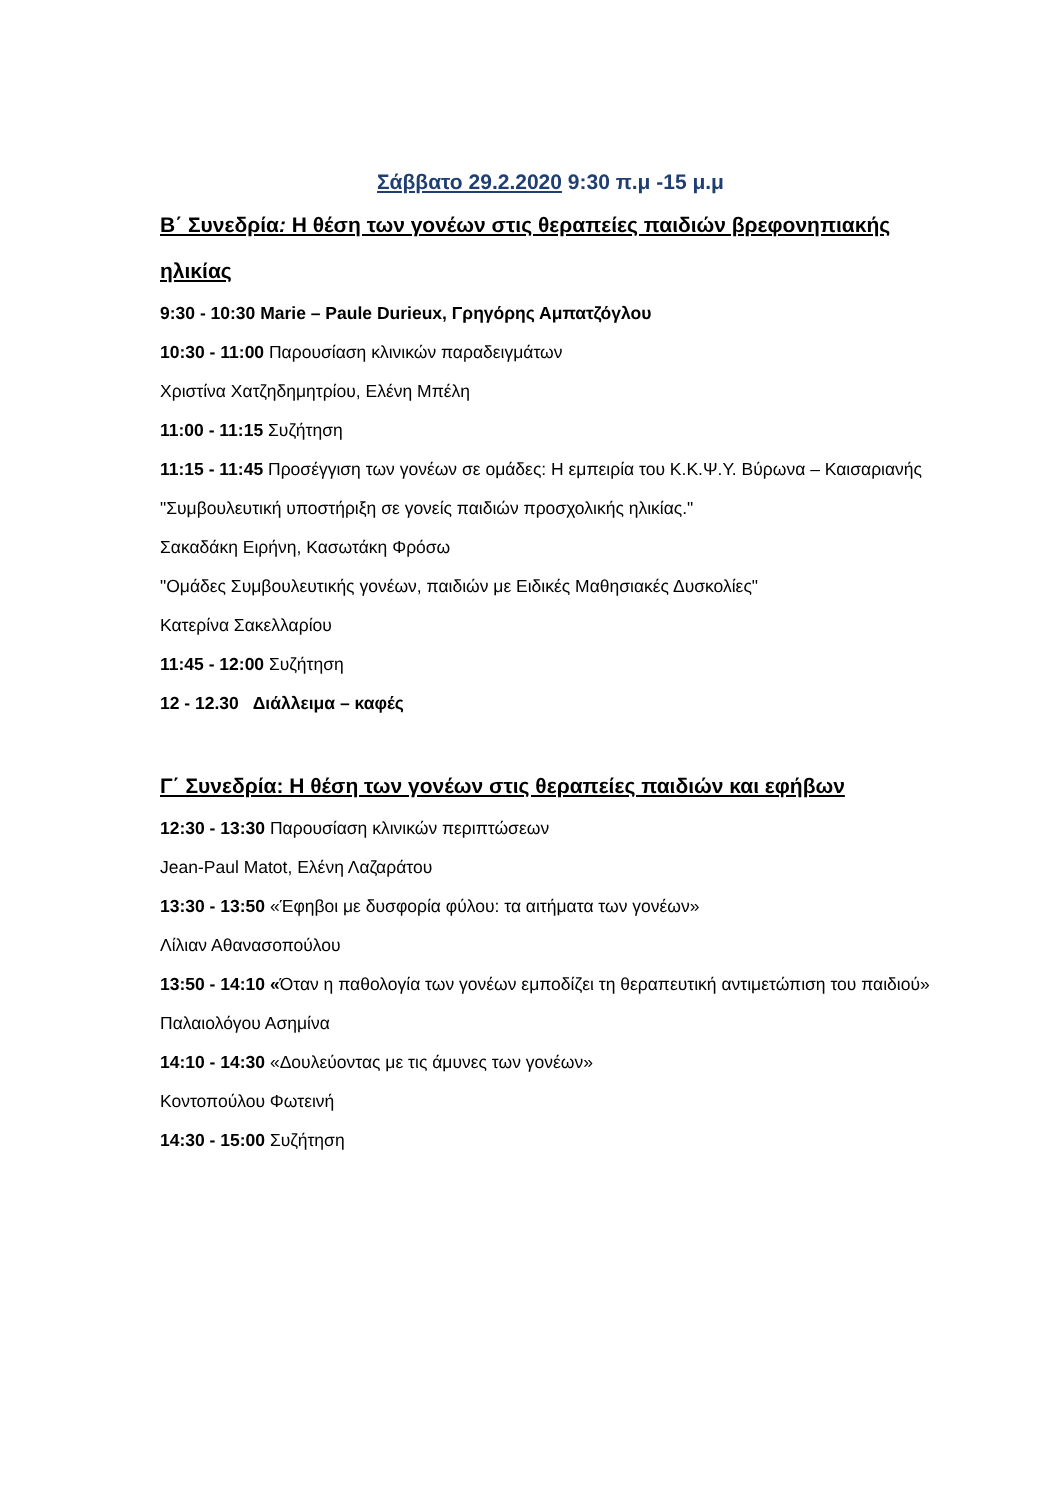Σάββατο 29.2.2020 9:30 π.μ -15 μ.μ
Β΄ Συνεδρία: Η θέση των γονέων στις θεραπείες παιδιών βρεφονηπιακής ηλικίας
9:30 - 10:30 Marie – Paule Durieux, Γρηγόρης Αμπατζόγλου
10:30 - 11:00 Παρουσίαση κλινικών παραδειγμάτων
Χριστίνα Χατζηδημητρίου, Ελένη Μπέλη
11:00 - 11:15 Συζήτηση
11:15 - 11:45 Προσέγγιση των γονέων σε ομάδες: Η εμπειρία του Κ.Κ.Ψ.Υ. Βύρωνα – Καισαριανής
"Συμβουλευτική υποστήριξη σε γονείς παιδιών προσχολικής ηλικίας."
Σακαδάκη Ειρήνη, Κασωτάκη Φρόσω
"Ομάδες Συμβουλευτικής γονέων, παιδιών με Ειδικές Μαθησιακές Δυσκολίες"
Κατερίνα Σακελλαρίου
11:45 - 12:00 Συζήτηση
12 - 12.30 Διάλλειμα – καφές
Γ΄ Συνεδρία: Η θέση των γονέων στις θεραπείες παιδιών και εφήβων
12:30 - 13:30 Παρουσίαση κλινικών περιπτώσεων
Jean-Paul Matot, Ελένη Λαζαράτου
13:30 - 13:50 «Έφηβοι με δυσφορία φύλου: τα αιτήματα των γονέων»
Λίλιαν Αθανασοπούλου
13:50 - 14:10 «Όταν η παθολογία των γονέων εμποδίζει τη θεραπευτική αντιμετώπιση του παιδιού»
Παλαιολόγου Ασημίνα
14:10 - 14:30 «Δουλεύοντας με τις άμυνες των γονέων»
Κοντοπούλου Φωτεινή
14:30 - 15:00 Συζήτηση